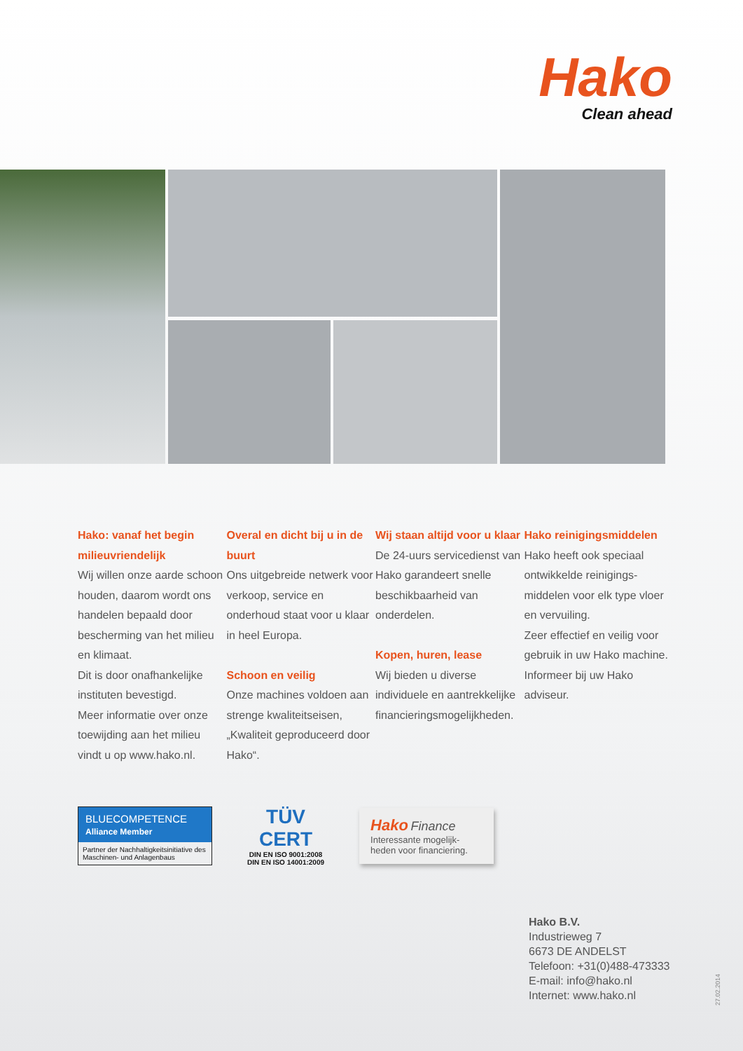Hako
Clean ahead
Hako: vanaf het begin milieuvriendelijk
Wij willen onze aarde schoon houden, daarom wordt ons handelen bepaald door bescherming van het milieu en klimaat.
Dit is door onafhankelijke instituten bevestigd.
Meer informatie over onze toewijding aan het milieu vindt u op www.hako.nl.
Overal en dicht bij u in de buurt
Ons uitgebreide netwerk voor verkoop, service en onderhoud staat voor u klaar in heel Europa.
Schoon en veilig
Onze machines voldoen aan strenge kwaliteitseisen, „Kwaliteit geproduceerd door Hako“.
Wij staan altijd voor u klaar
De 24-uurs servicedienst van Hako garandeert snelle beschikbaarheid van onderdelen.
Kopen, huren, lease
Wij bieden u diverse individuele en aantrekkelijke financieringsmogelijkheden.
Hako reinigingsmiddelen
Hako heeft ook speciaal ontwikkelde reinigings-middelen voor elk type vloer en vervuiling.
Zeer effectief en veilig voor gebruik in uw Hako machine. Informeer bij uw Hako adviseur.
BLUECOMPETENCE
Alliance Member
Partner der Nachhaltigkeitsinitiative des Maschinen- und Anlagenbaus
TÜV
CERT
DIN EN ISO 9001:2008
DIN EN ISO 14001:2009
Hako Finance
Interessante mogelijk-heden voor financiering.
Hako B.V.
Industrieweg 7
6673 DE ANDELST
Telefoon: +31(0)488-473333
E-mail: info@hako.nl
Internet: www.hako.nl
27.02.2014